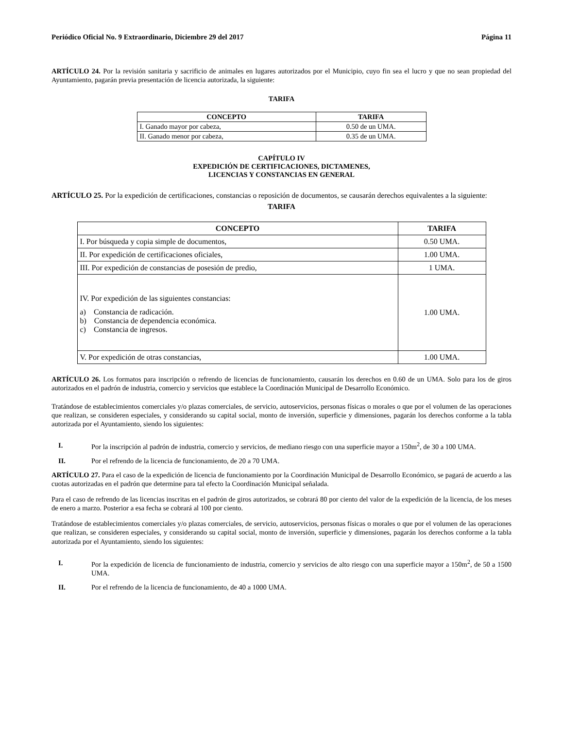Periódico Oficial No. 9 Extraordinario, Diciembre 29 del 2017 Página 11
ARTÍCULO 24. Por la revisión sanitaria y sacrificio de animales en lugares autorizados por el Municipio, cuyo fin sea el lucro y que no sean propiedad del Ayuntamiento, pagarán previa presentación de licencia autorizada, la siguiente:
TARIFA
| CONCEPTO | TARIFA |
| --- | --- |
| I. Ganado mayor por cabeza, | 0.50 de un UMA. |
| II. Ganado menor por cabeza, | 0.35 de un UMA. |
CAPÍTULO IV
EXPEDICIÓN DE CERTIFICACIONES, DICTAMENES,
LICENCIAS Y CONSTANCIAS EN GENERAL
ARTÍCULO 25. Por la expedición de certificaciones, constancias o reposición de documentos, se causarán derechos equivalentes a la siguiente:
TARIFA
| CONCEPTO | TARIFA |
| --- | --- |
| I. Por búsqueda y copia simple de documentos, | 0.50 UMA. |
| II. Por expedición de certificaciones oficiales, | 1.00 UMA. |
| III. Por expedición de constancias de posesión de predio, | 1 UMA. |
| IV. Por expedición de las siguientes constancias: a) Constancia de radicación. b) Constancia de dependencia económica. c) Constancia de ingresos. | 1.00 UMA. |
| V. Por expedición de otras constancias, | 1.00 UMA. |
ARTÍCULO 26. Los formatos para inscripción o refrendo de licencias de funcionamiento, causarán los derechos en 0.60 de un UMA. Solo para los de giros autorizados en el padrón de industria, comercio y servicios que establece la Coordinación Municipal de Desarrollo Económico.
Tratándose de establecimientos comerciales y/o plazas comerciales, de servicio, autoservicios, personas físicas o morales o que por el volumen de las operaciones que realizan, se consideren especiales, y considerando su capital social, monto de inversión, superficie y dimensiones, pagarán los derechos conforme a la tabla autorizada por el Ayuntamiento, siendo los siguientes:
I. Por la inscripción al padrón de industria, comercio y servicios, de mediano riesgo con una superficie mayor a 150m<sup>2</sup>, de 30 a 100 UMA.
II. Por el refrendo de la licencia de funcionamiento, de 20 a 70 UMA.
ARTÍCULO 27. Para el caso de la expedición de licencia de funcionamiento por la Coordinación Municipal de Desarrollo Económico, se pagará de acuerdo a las cuotas autorizadas en el padrón que determine para tal efecto la Coordinación Municipal señalada.
Para el caso de refrendo de las licencias inscritas en el padrón de giros autorizados, se cobrará 80 por ciento del valor de la expedición de la licencia, de los meses de enero a marzo. Posterior a esa fecha se cobrará al 100 por ciento.
Tratándose de establecimientos comerciales y/o plazas comerciales, de servicio, autoservicios, personas físicas o morales o que por el volumen de las operaciones que realizan, se consideren especiales, y considerando su capital social, monto de inversión, superficie y dimensiones, pagarán los derechos conforme a la tabla autorizada por el Ayuntamiento, siendo los siguientes:
I. Por la expedición de licencia de funcionamiento de industria, comercio y servicios de alto riesgo con una superficie mayor a 150m<sup>2</sup>, de 50 a 1500 UMA.
II. Por el refrendo de la licencia de funcionamiento, de 40 a 1000 UMA.